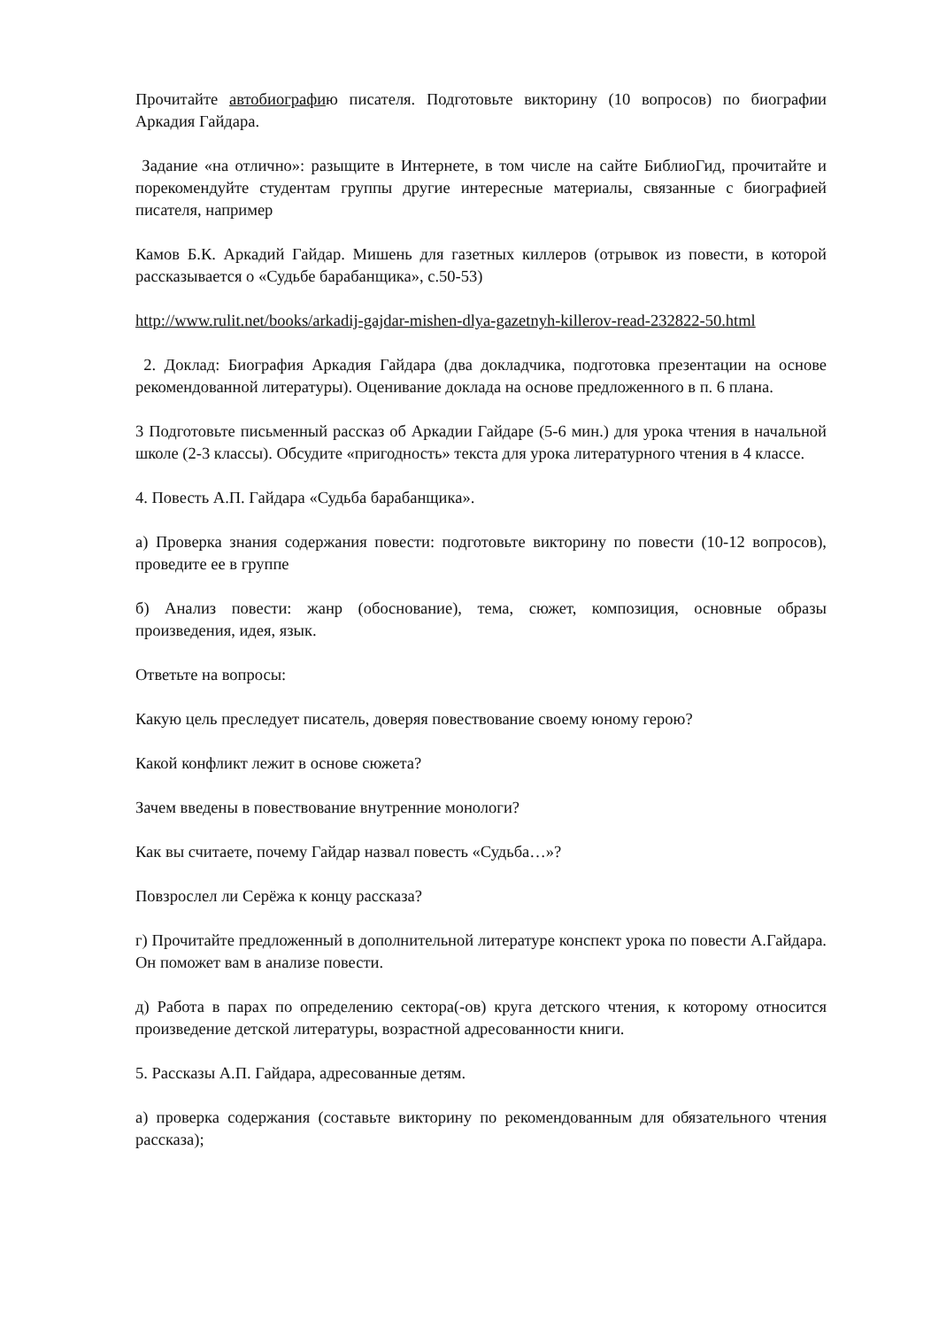Прочитайте автобиографию писателя. Подготовьте викторину (10 вопросов) по биографии Аркадия Гайдара.
Задание «на отлично»: разыщите в Интернете, в том числе на сайте БиблиоГид, прочитайте и порекомендуйте студентам группы другие интересные материалы, связанные с биографией писателя, например
Камов Б.К. Аркадий Гайдар. Мишень для газетных киллеров (отрывок из повести, в которой рассказывается о «Судьбе барабанщика», с.50-53)
http://www.rulit.net/books/arkadij-gajdar-mishen-dlya-gazetnyh-killerov-read-232822-50.html
2. Доклад: Биография Аркадия Гайдара (два докладчика, подготовка презентации на основе рекомендованной литературы). Оценивание доклада на основе предложенного в п. 6 плана.
3 Подготовьте письменный рассказ об Аркадии Гайдаре (5-6 мин.) для урока чтения в начальной школе (2-3 классы). Обсудите «пригодность» текста для урока литературного чтения в 4 классе.
4. Повесть А.П. Гайдара «Судьба барабанщика».
а) Проверка знания содержания повести: подготовьте викторину по повести (10-12 вопросов), проведите ее в группе
б) Анализ повести: жанр (обоснование), тема, сюжет, композиция, основные образы произведения, идея, язык.
Ответьте на вопросы:
Какую цель преследует писатель, доверяя повествование своему юному герою?
Какой конфликт лежит в основе сюжета?
Зачем введены в повествование внутренние монологи?
Как вы считаете, почему Гайдар назвал повесть «Судьба…»?
Повзрослел ли Серёжа к концу рассказа?
г) Прочитайте предложенный в дополнительной литературе конспект урока по повести А.Гайдара. Он поможет вам в анализе повести.
д) Работа в парах по определению сектора(-ов) круга детского чтения, к которому относится произведение детской литературы, возрастной адресованности книги.
5. Рассказы А.П. Гайдара, адресованные детям.
а) проверка содержания (составьте викторину по рекомендованным для обязательного чтения рассказа);